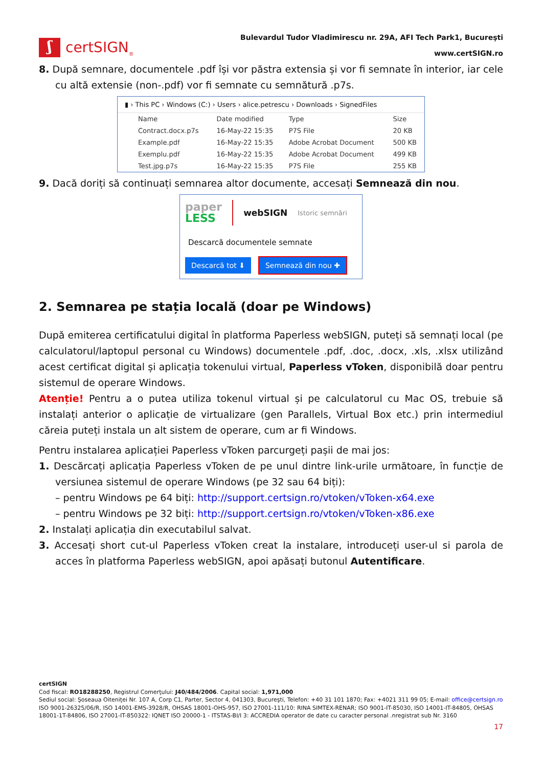ʃ
certSIGN<sub>®</sub>
Bulevardul Tudor Vladimirescu nr. 29A, AFI Tech Park1, Bucureşti
www.certSIGN.ro
8. După semnare, documentele .pdf își vor păstra extensia și vor fi semnate în interior, iar cele cu altă extensie (non-.pdf) vor fi semnate cu semnătură .p7s.
▮ › This PC › Windows (C:) › Users › alice.petrescu › Downloads › SignedFiles
| Name | Date modified | Type | Size |
| --- | --- | --- | --- |
| Contract.docx.p7s | 16-May-22 15:35 | P7S File | 20 KB |
| Example.pdf | 16-May-22 15:35 | Adobe Acrobat Document | 500 KB |
| Exemplu.pdf | 16-May-22 15:35 | Adobe Acrobat Document | 499 KB |
| Test.jpg.p7s | 16-May-22 15:35 | P7S File | 255 KB |
9. Dacă doriți să continuați semnarea altor documente, accesați Semnează din nou.
paper
LESS
webSIGN Istoric semnări
Descarcă documentele semnate
Descarcă tot ⬇ Semnează din nou ✚
2. Semnarea pe stația locală (doar pe Windows)
După emiterea certificatului digital în platforma Paperless webSIGN, puteți să semnați local (pe calculatorul/laptopul personal cu Windows) documentele .pdf, .doc, .docx, .xls, .xlsx utilizând acest certificat digital și aplicația tokenului virtual, Paperless vToken, disponibilă doar pentru sistemul de operare Windows.
Atenție! Pentru a o putea utiliza tokenul virtual și pe calculatorul cu Mac OS, trebuie să instalați anterior o aplicație de virtualizare (gen Parallels, Virtual Box etc.) prin intermediul căreia puteți instala un alt sistem de operare, cum ar fi Windows.
Pentru instalarea aplicației Paperless vToken parcurgeți pașii de mai jos:
1. Descărcați aplicația Paperless vToken de pe unul dintre link-urile următoare, în funcție de versiunea sistemul de operare Windows (pe 32 sau 64 biți):
– pentru Windows pe 64 biți: http://support.certsign.ro/vtoken/vToken-x64.exe
– pentru Windows pe 32 biți: http://support.certsign.ro/vtoken/vToken-x86.exe
2. Instalați aplicația din executabilul salvat.
3. Accesați short cut-ul Paperless vToken creat la instalare, introduceți user-ul si parola de acces în platforma Paperless webSIGN, apoi apăsați butonul Autentificare.
certSIGN
Cod fiscal: RO18288250, Registrul Comerţului: J40/484/2006. Capital social: 1,971,000
Sediul social: Şoseaua Oiteniţei Nr. 107 A, Corp C1, Parter, Sector 4, 041303, Bucureşti, Telefon: +40 31 101 1870; Fax: +4021 311 99 05; E-mail: office@certsign.ro
ISO 9001-26325/06/R, ISO 14001-EMS-3928/R, OHSAS 18001-OHS-957, ISO 27001-111/10: RINA SIMTEX-RENAR; ISO 9001-IT-85030, ISO 14001-IT-84805, OHSAS 18001-1T-84806, ISO 27001-IT-850322: IQNET ISO 20000-1 - ITSTAS-BI/I 3: ACCREDIA operator de date cu caracter personal .nregistrat sub Nr. 3160
17